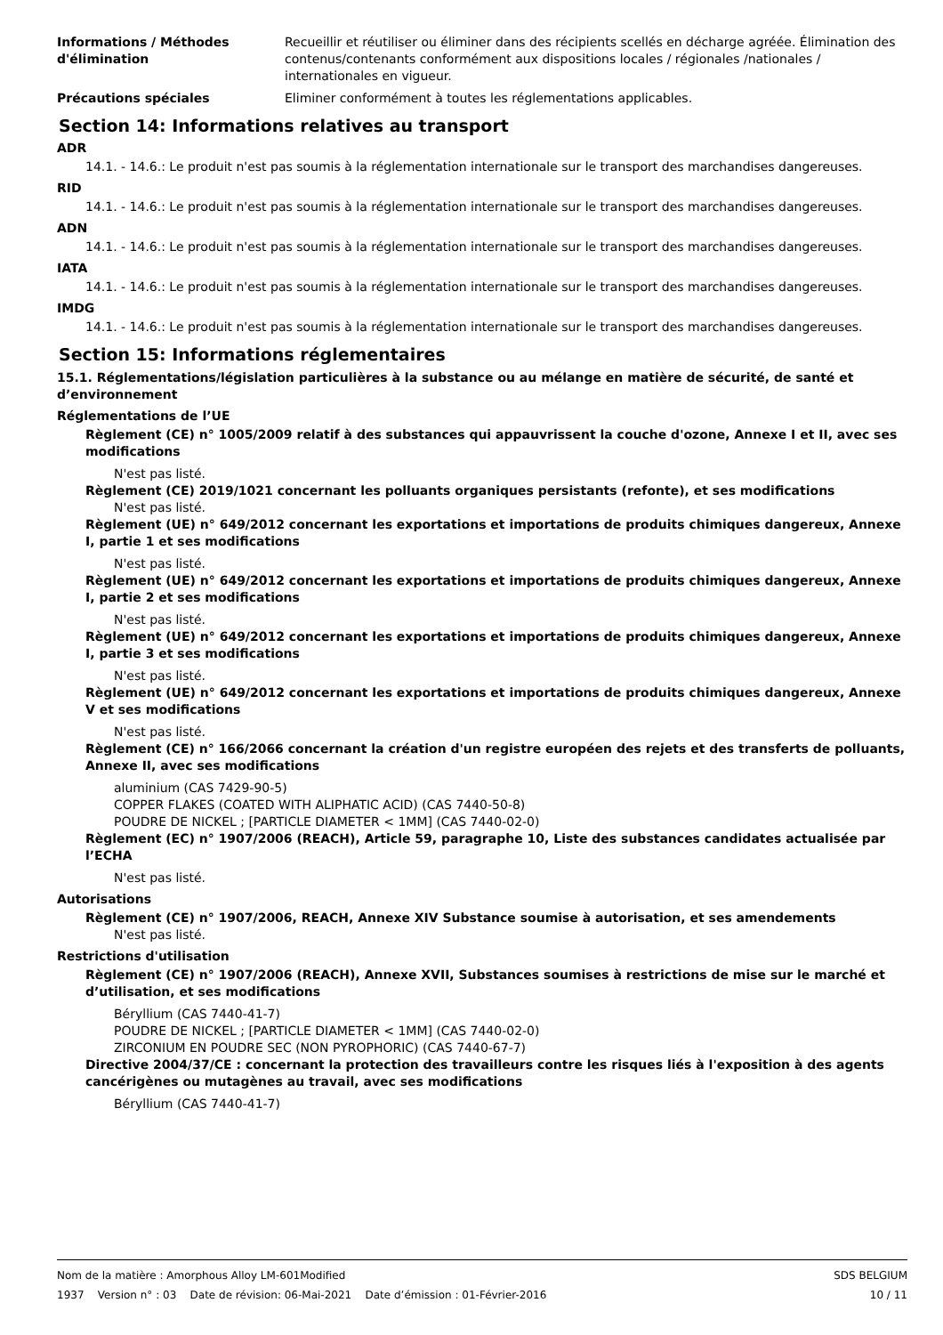Informations / Méthodes d'élimination
Recueillir et réutiliser ou éliminer dans des récipients scellés en décharge agréée. Élimination des contenus/contenants conformément aux dispositions locales / régionales /nationales / internationales en vigueur.
Précautions spéciales Eliminer conformément à toutes les réglementations applicables.
Section 14: Informations relatives au transport
ADR
14.1. - 14.6.: Le produit n'est pas soumis à la réglementation internationale sur le transport des marchandises dangereuses.
RID
14.1. - 14.6.: Le produit n'est pas soumis à la réglementation internationale sur le transport des marchandises dangereuses.
ADN
14.1. - 14.6.: Le produit n'est pas soumis à la réglementation internationale sur le transport des marchandises dangereuses.
IATA
14.1. - 14.6.: Le produit n'est pas soumis à la réglementation internationale sur le transport des marchandises dangereuses.
IMDG
14.1. - 14.6.: Le produit n'est pas soumis à la réglementation internationale sur le transport des marchandises dangereuses.
Section 15: Informations réglementaires
15.1. Réglementations/législation particulières à la substance ou au mélange en matière de sécurité, de santé et d’environnement
Réglementations de l’UE
Règlement (CE) n° 1005/2009 relatif à des substances qui appauvrissent la couche d'ozone, Annexe I et II, avec ses modifications
N'est pas listé.
Règlement (CE) 2019/1021 concernant les polluants organiques persistants (refonte), et ses modifications
N'est pas listé.
Règlement (UE) n° 649/2012 concernant les exportations et importations de produits chimiques dangereux, Annexe I, partie 1 et ses modifications
N'est pas listé.
Règlement (UE) n° 649/2012 concernant les exportations et importations de produits chimiques dangereux, Annexe I, partie 2 et ses modifications
N'est pas listé.
Règlement (UE) n° 649/2012 concernant les exportations et importations de produits chimiques dangereux, Annexe I, partie 3 et ses modifications
N'est pas listé.
Règlement (UE) n° 649/2012 concernant les exportations et importations de produits chimiques dangereux, Annexe V et ses modifications
N'est pas listé.
Règlement (CE) n° 166/2066 concernant la création d'un registre européen des rejets et des transferts de polluants, Annexe II, avec ses modifications
aluminium (CAS 7429-90-5)
COPPER FLAKES (COATED WITH ALIPHATIC ACID) (CAS 7440-50-8)
POUDRE DE NICKEL ; [PARTICLE DIAMETER < 1MM] (CAS 7440-02-0)
Règlement (EC) n° 1907/2006 (REACH), Article 59, paragraphe 10, Liste des substances candidates actualisée par l’ECHA
N'est pas listé.
Autorisations
Règlement (CE) n° 1907/2006, REACH, Annexe XIV Substance soumise à autorisation, et ses amendements
N'est pas listé.
Restrictions d'utilisation
Règlement (CE) n° 1907/2006 (REACH), Annexe XVII, Substances soumises à restrictions de mise sur le marché et d’utilisation, et ses modifications
Béryllium (CAS 7440-41-7)
POUDRE DE NICKEL ; [PARTICLE DIAMETER < 1MM] (CAS 7440-02-0)
ZIRCONIUM EN POUDRE SEC (NON PYROPHORIC) (CAS 7440-67-7)
Directive 2004/37/CE : concernant la protection des travailleurs contre les risques liés à l'exposition à des agents cancérigènes ou mutagènes au travail, avec ses modifications
Béryllium (CAS 7440-41-7)
Nom de la matière : Amorphous Alloy LM-601Modified
1937 Version n° : 03 Date de révision: 06-Mai-2021 Date d’émission : 01-Février-2016
SDS BELGIUM
10 / 11